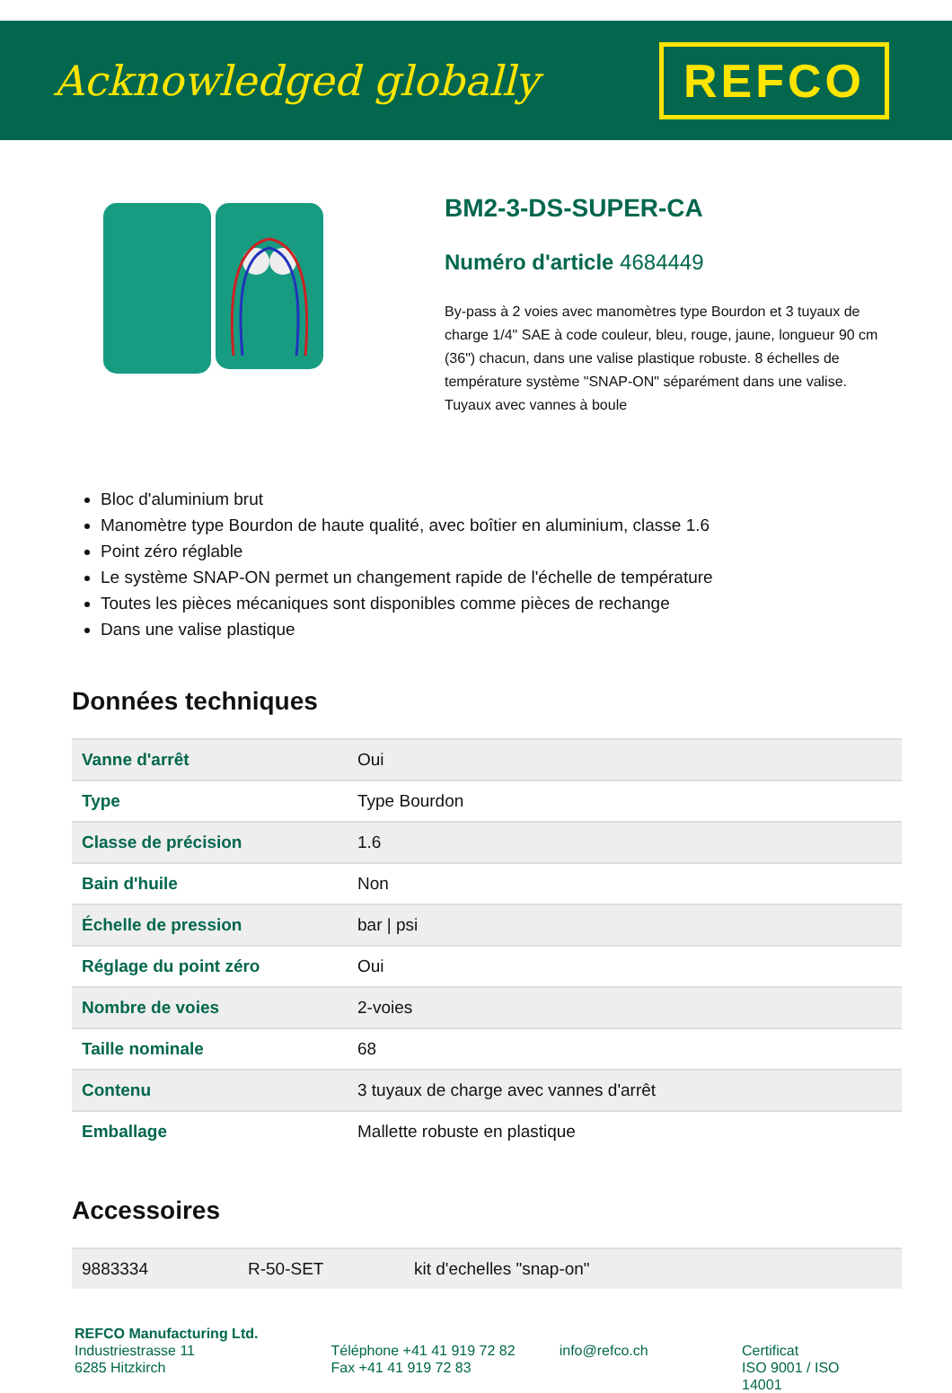Acknowledged globally
REFCO
BM2-3-DS-SUPER-CA
Numéro d'article 4684449
By-pass à 2 voies avec manomètres type Bourdon et 3 tuyaux de charge 1/4" SAE à code couleur, bleu, rouge, jaune, longueur 90 cm (36") chacun, dans une valise plastique robuste. 8 échelles de température système "SNAP-ON" séparément dans une valise. Tuyaux avec vannes à boule
Bloc d'aluminium brut
Manomètre type Bourdon de haute qualité, avec boîtier en aluminium, classe 1.6
Point zéro réglable
Le système SNAP-ON permet un changement rapide de l'échelle de température
Toutes les pièces mécaniques sont disponibles comme pièces de rechange
Dans une valise plastique
Données techniques
| Vanne d'arrêt | Oui |
| Type | Type Bourdon |
| Classe de précision | 1.6 |
| Bain d'huile | Non |
| Échelle de pression | bar / psi |
| Réglage du point zéro | Oui |
| Nombre de voies | 2-voies |
| Taille nominale | 68 |
| Contenu | 3 tuyaux de charge avec vannes d'arrêt |
| Emballage | Mallette robuste en plastique |
Accessoires
| 9883334 | R-50-SET | kit d'echelles "snap-on" |
REFCO Manufacturing Ltd.
Industriestrasse 11
6285 Hitzkirch
Téléphone +41 41 919 72 82
Fax +41 41 919 72 83
info@refco.ch
Certificat
ISO 9001 / ISO 14001